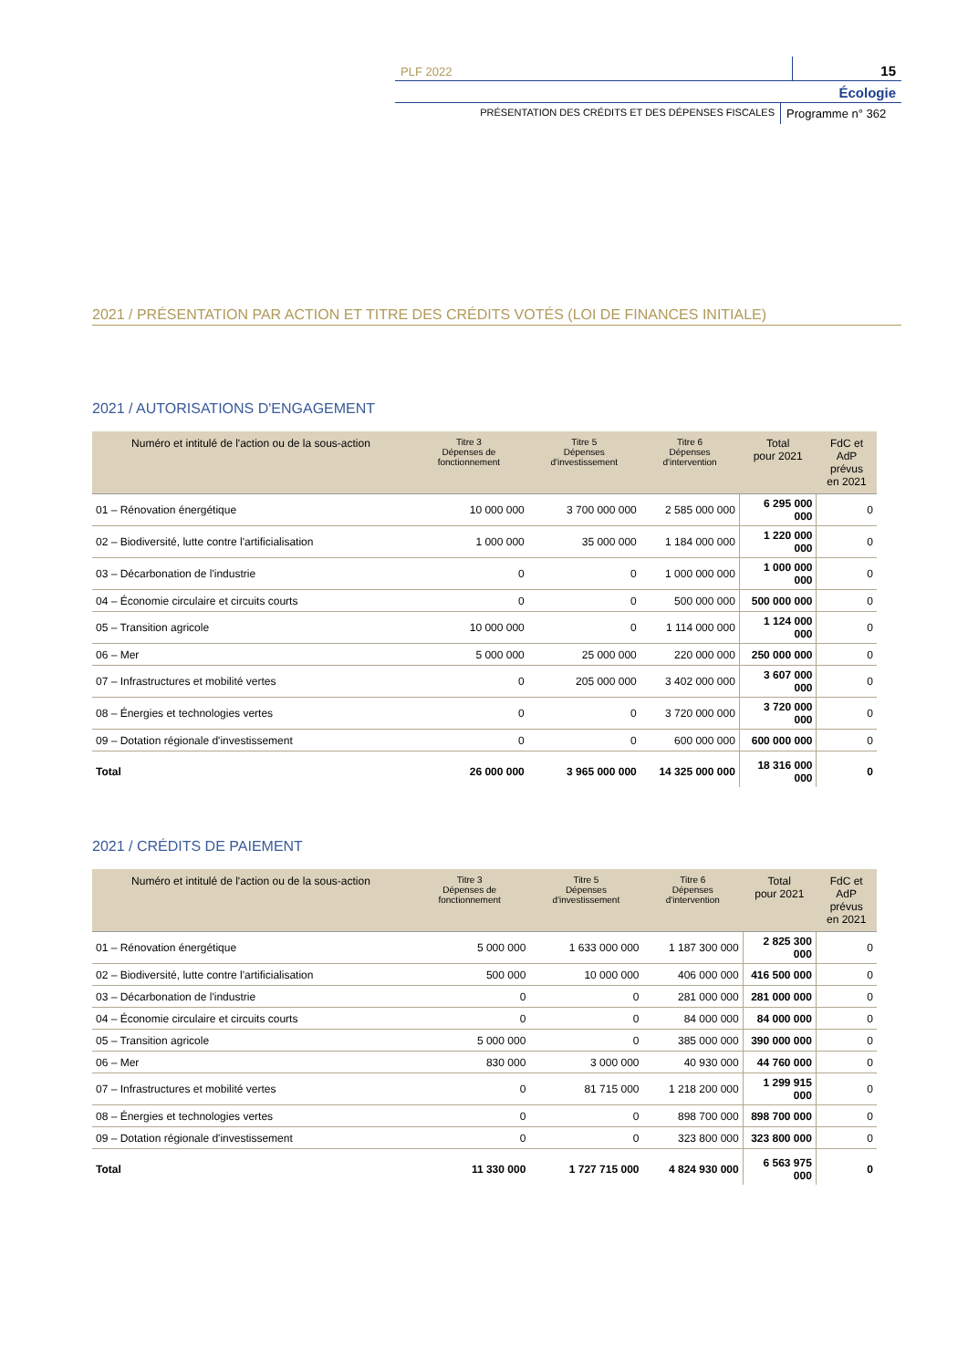PLF 2022
15
Écologie
PRÉSENTATION DES CRÉDITS ET DES DÉPENSES FISCALES
Programme n° 362
2021 / PRÉSENTATION PAR ACTION ET TITRE DES CRÉDITS VOTÉS (LOI DE FINANCES INITIALE)
2021 / AUTORISATIONS D'ENGAGEMENT
| Numéro et intitulé de l'action ou de la sous-action | Titre 3 Dépenses de fonctionnement | Titre 5 Dépenses d'investissement | Titre 6 Dépenses d'intervention | Total pour 2021 | FdC et AdP prévus en 2021 |
| --- | --- | --- | --- | --- | --- |
| 01 – Rénovation énergétique | 10 000 000 | 3 700 000 000 | 2 585 000 000 | 6 295 000 000 | 0 |
| 02 – Biodiversité, lutte contre l'artificialisation | 1 000 000 | 35 000 000 | 1 184 000 000 | 1 220 000 000 | 0 |
| 03 – Décarbonation de l'industrie | 0 | 0 | 1 000 000 000 | 1 000 000 000 | 0 |
| 04 – Économie circulaire et circuits courts | 0 | 0 | 500 000 000 | 500 000 000 | 0 |
| 05 – Transition agricole | 10 000 000 | 0 | 1 114 000 000 | 1 124 000 000 | 0 |
| 06 – Mer | 5 000 000 | 25 000 000 | 220 000 000 | 250 000 000 | 0 |
| 07 – Infrastructures et mobilité vertes | 0 | 205 000 000 | 3 402 000 000 | 3 607 000 000 | 0 |
| 08 – Énergies et technologies vertes | 0 | 0 | 3 720 000 000 | 3 720 000 000 | 0 |
| 09 – Dotation régionale d'investissement | 0 | 0 | 600 000 000 | 600 000 000 | 0 |
| Total | 26 000 000 | 3 965 000 000 | 14 325 000 000 | 18 316 000 000 | 0 |
2021 / CRÉDITS DE PAIEMENT
| Numéro et intitulé de l'action ou de la sous-action | Titre 3 Dépenses de fonctionnement | Titre 5 Dépenses d'investissement | Titre 6 Dépenses d'intervention | Total pour 2021 | FdC et AdP prévus en 2021 |
| --- | --- | --- | --- | --- | --- |
| 01 – Rénovation énergétique | 5 000 000 | 1 633 000 000 | 1 187 300 000 | 2 825 300 000 | 0 |
| 02 – Biodiversité, lutte contre l'artificialisation | 500 000 | 10 000 000 | 406 000 000 | 416 500 000 | 0 |
| 03 – Décarbonation de l'industrie | 0 | 0 | 281 000 000 | 281 000 000 | 0 |
| 04 – Économie circulaire et circuits courts | 0 | 0 | 84 000 000 | 84 000 000 | 0 |
| 05 – Transition agricole | 5 000 000 | 0 | 385 000 000 | 390 000 000 | 0 |
| 06 – Mer | 830 000 | 3 000 000 | 40 930 000 | 44 760 000 | 0 |
| 07 – Infrastructures et mobilité vertes | 0 | 81 715 000 | 1 218 200 000 | 1 299 915 000 | 0 |
| 08 – Énergies et technologies vertes | 0 | 0 | 898 700 000 | 898 700 000 | 0 |
| 09 – Dotation régionale d'investissement | 0 | 0 | 323 800 000 | 323 800 000 | 0 |
| Total | 11 330 000 | 1 727 715 000 | 4 824 930 000 | 6 563 975 000 | 0 |